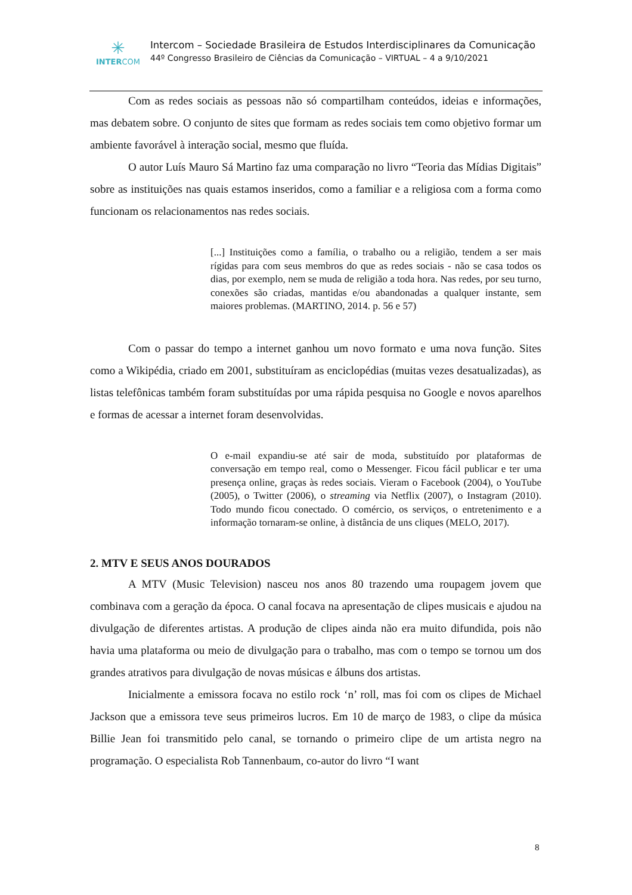✳
INTERCOM
Intercom – Sociedade Brasileira de Estudos Interdisciplinares da Comunicação
44º Congresso Brasileiro de Ciências da Comunicação – VIRTUAL – 4 a 9/10/2021
Com as redes sociais as pessoas não só compartilham conteúdos, ideias e informações, mas debatem sobre. O conjunto de sites que formam as redes sociais tem como objetivo formar um ambiente favorável à interação social, mesmo que fluída.
O autor Luís Mauro Sá Martino faz uma comparação no livro “Teoria das Mídias Digitais” sobre as instituições nas quais estamos inseridos, como a familiar e a religiosa com a forma como funcionam os relacionamentos nas redes sociais.
[...] Instituições como a família, o trabalho ou a religião, tendem a ser mais rígidas para com seus membros do que as redes sociais - não se casa todos os dias, por exemplo, nem se muda de religião a toda hora. Nas redes, por seu turno, conexões são criadas, mantidas e/ou abandonadas a qualquer instante, sem maiores problemas. (MARTINO, 2014. p. 56 e 57)
Com o passar do tempo a internet ganhou um novo formato e uma nova função. Sites como a Wikipédia, criado em 2001, substituíram as enciclopédias (muitas vezes desatualizadas), as listas telefônicas também foram substituídas por uma rápida pesquisa no Google e novos aparelhos e formas de acessar a internet foram desenvolvidas.
O e-mail expandiu-se até sair de moda, substituído por plataformas de conversação em tempo real, como o Messenger. Ficou fácil publicar e ter uma presença online, graças às redes sociais. Vieram o Facebook (2004), o YouTube (2005), o Twitter (2006), o streaming via Netflix (2007), o Instagram (2010). Todo mundo ficou conectado. O comércio, os serviços, o entretenimento e a informação tornaram-se online, à distância de uns cliques (MELO, 2017).
2. MTV E SEUS ANOS DOURADOS
A MTV (Music Television) nasceu nos anos 80 trazendo uma roupagem jovem que combinava com a geração da época. O canal focava na apresentação de clipes musicais e ajudou na divulgação de diferentes artistas. A produção de clipes ainda não era muito difundida, pois não havia uma plataforma ou meio de divulgação para o trabalho, mas com o tempo se tornou um dos grandes atrativos para divulgação de novas músicas e álbuns dos artistas.
Inicialmente a emissora focava no estilo rock ‘n’ roll, mas foi com os clipes de Michael Jackson que a emissora teve seus primeiros lucros. Em 10 de março de 1983, o clipe da música Billie Jean foi transmitido pelo canal, se tornando o primeiro clipe de um artista negro na programação. O especialista Rob Tannenbaum, co-autor do livro “I want
8